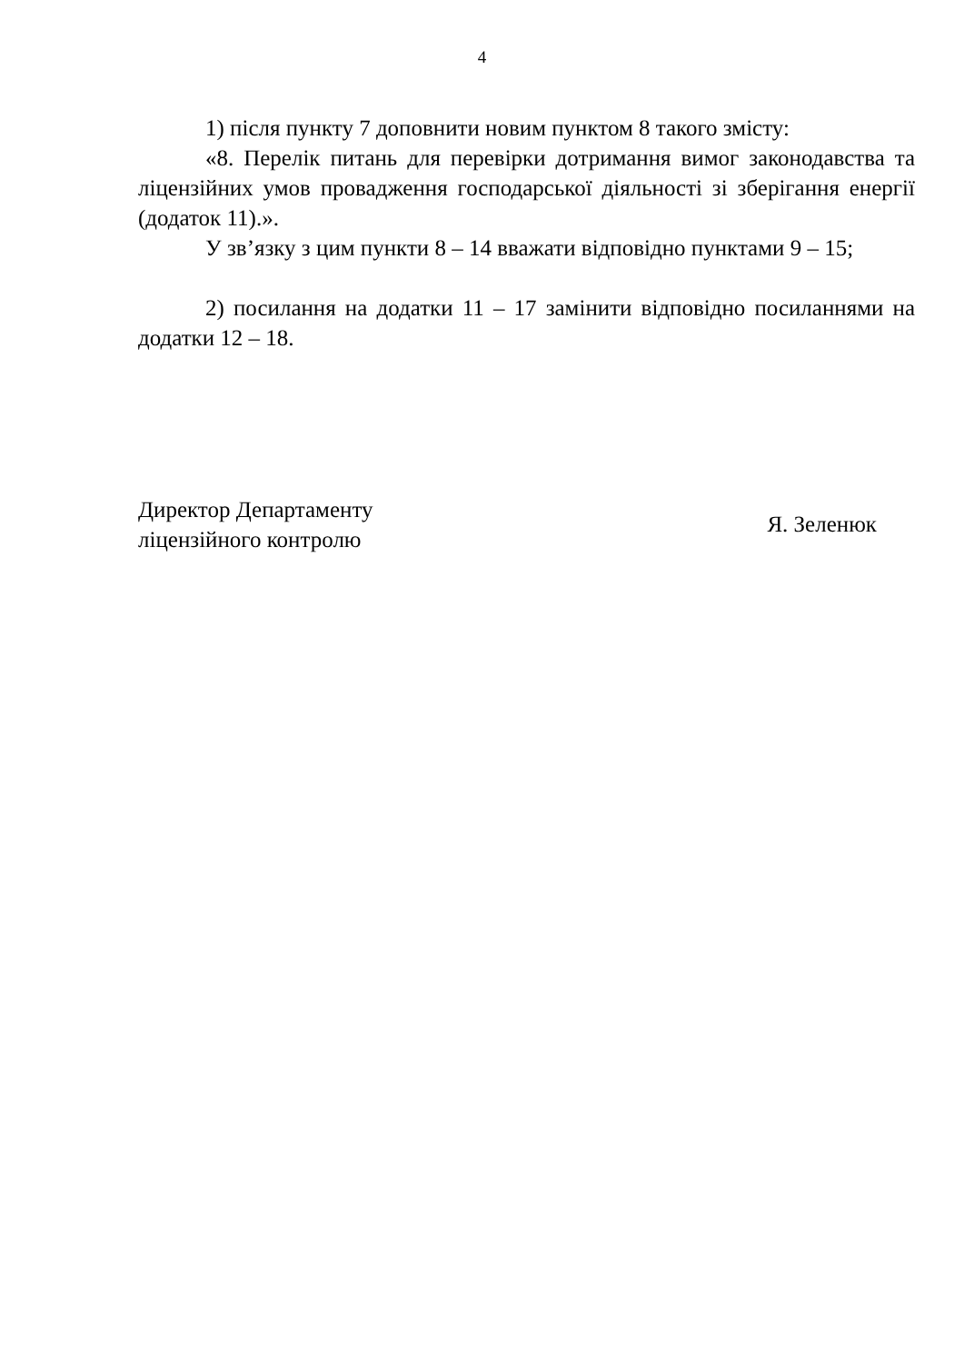4
1) після пункту 7 доповнити новим пунктом 8 такого змісту:
«8. Перелік питань для перевірки дотримання вимог законодавства та ліцензійних умов провадження господарської діяльності зі зберігання енергії (додаток 11).».
У зв’язку з цим пункти 8 – 14 вважати відповідно пунктами 9 – 15;
2) посилання на додатки 11 – 17 замінити відповідно посиланнями на додатки 12 – 18.
Директор Департаменту
ліцензійного контролю
Я. Зеленюк